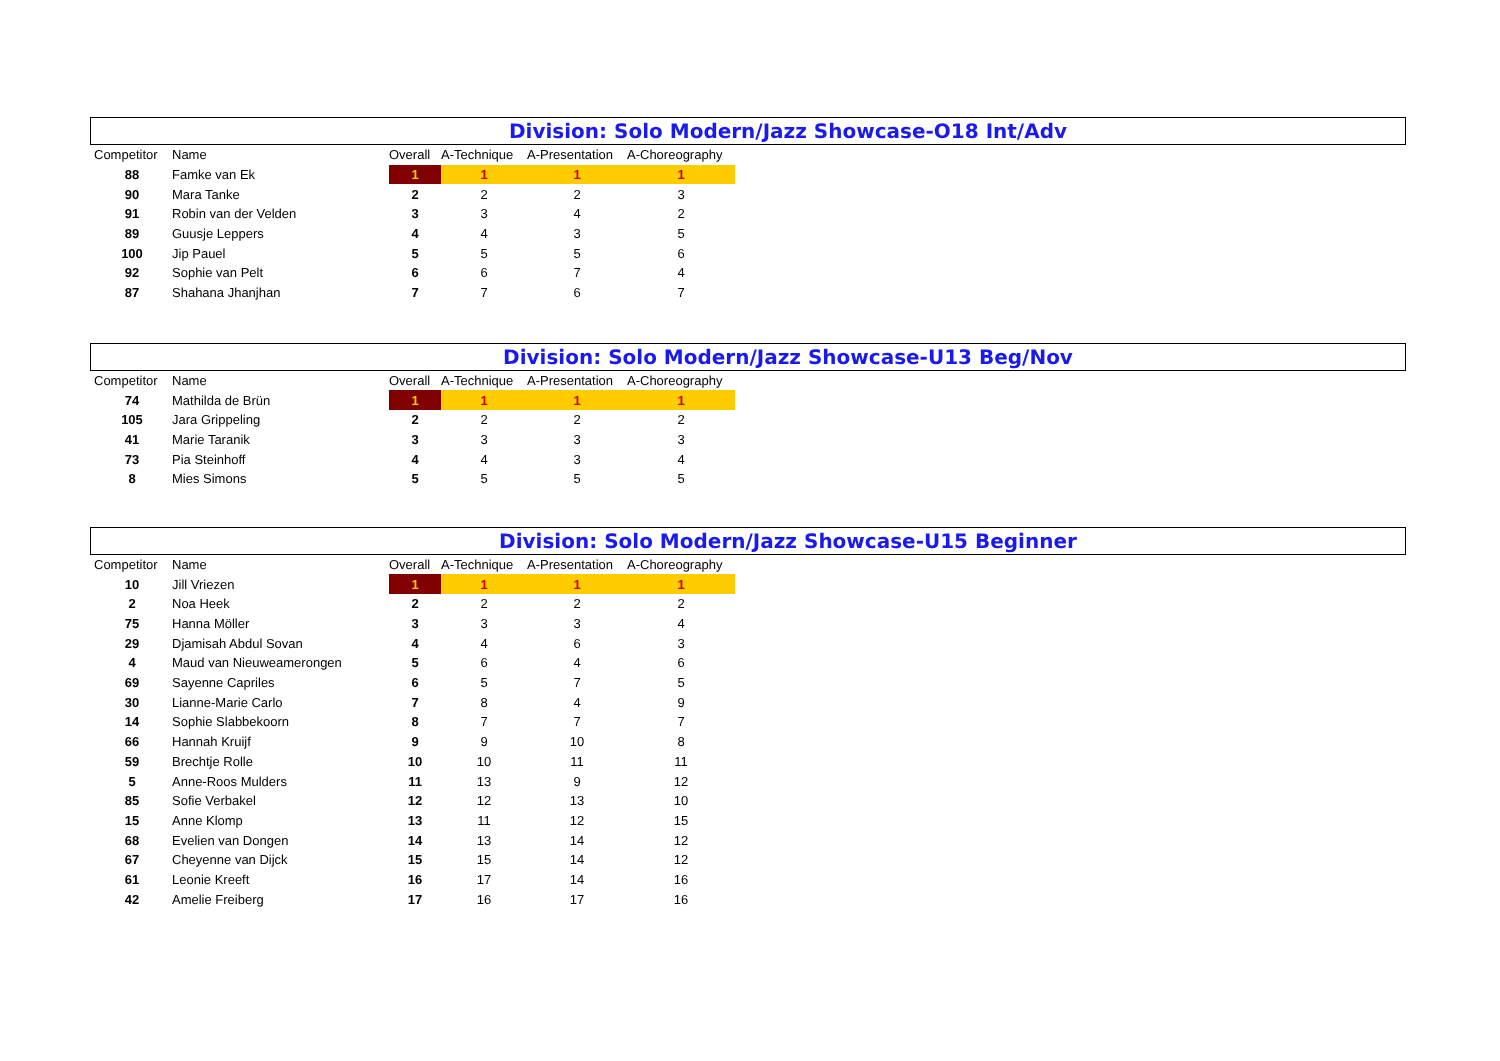Division: Solo Modern/Jazz Showcase-O18 Int/Adv
| Competitor | Name | Overall | A-Technique | A-Presentation | A-Choreography |
| --- | --- | --- | --- | --- | --- |
| 88 | Famke van Ek | 1 | 1 | 1 | 1 |
| 90 | Mara Tanke | 2 | 2 | 2 | 3 |
| 91 | Robin van der Velden | 3 | 3 | 4 | 2 |
| 89 | Guusje Leppers | 4 | 4 | 3 | 5 |
| 100 | Jip Pauel | 5 | 5 | 5 | 6 |
| 92 | Sophie van Pelt | 6 | 6 | 7 | 4 |
| 87 | Shahana Jhanjhan | 7 | 7 | 6 | 7 |
Division: Solo Modern/Jazz Showcase-U13 Beg/Nov
| Competitor | Name | Overall | A-Technique | A-Presentation | A-Choreography |
| --- | --- | --- | --- | --- | --- |
| 74 | Mathilda de Brün | 1 | 1 | 1 | 1 |
| 105 | Jara Grippeling | 2 | 2 | 2 | 2 |
| 41 | Marie Taranik | 3 | 3 | 3 | 3 |
| 73 | Pia Steinhoff | 4 | 4 | 3 | 4 |
| 8 | Mies Simons | 5 | 5 | 5 | 5 |
Division: Solo Modern/Jazz Showcase-U15 Beginner
| Competitor | Name | Overall | A-Technique | A-Presentation | A-Choreography |
| --- | --- | --- | --- | --- | --- |
| 10 | Jill Vriezen | 1 | 1 | 1 | 1 |
| 2 | Noa Heek | 2 | 2 | 2 | 2 |
| 75 | Hanna Möller | 3 | 3 | 3 | 4 |
| 29 | Djamisah Abdul Sovan | 4 | 4 | 6 | 3 |
| 4 | Maud van Nieuweamerongen | 5 | 6 | 4 | 6 |
| 69 | Sayenne Capriles | 6 | 5 | 7 | 5 |
| 30 | Lianne-Marie Carlo | 7 | 8 | 4 | 9 |
| 14 | Sophie Slabbekoorn | 8 | 7 | 7 | 7 |
| 66 | Hannah Kruijf | 9 | 9 | 10 | 8 |
| 59 | Brechtje Rolle | 10 | 10 | 11 | 11 |
| 5 | Anne-Roos Mulders | 11 | 13 | 9 | 12 |
| 85 | Sofie Verbakel | 12 | 12 | 13 | 10 |
| 15 | Anne Klomp | 13 | 11 | 12 | 15 |
| 68 | Evelien van Dongen | 14 | 13 | 14 | 12 |
| 67 | Cheyenne van Dijck | 15 | 15 | 14 | 12 |
| 61 | Leonie Kreeft | 16 | 17 | 14 | 16 |
| 42 | Amelie Freiberg | 17 | 16 | 17 | 16 |